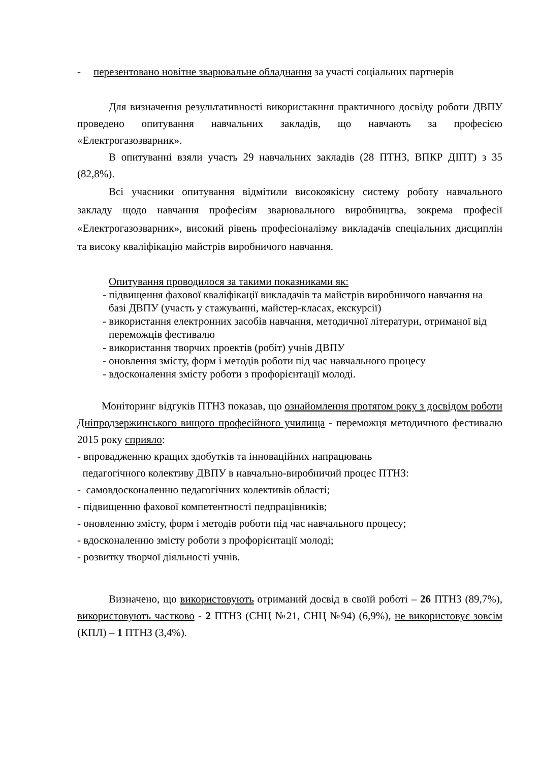- перезентовано новітне зварювальне обладнання за участі соціальних партнерів
Для визначення результативності використакння практичного досвіду роботи ДВПУ проведено опитування навчальних закладів, що навчають за професією «Електрогазозварник».
В опитуванні взяли участь 29 навчальних закладів (28 ПТНЗ, ВПКР ДІПТ) з 35 (82,8%).
Всі учасники опитування відмітили високоякісну систему роботу навчального закладу щодо навчання професіям зварювального виробництва, зокрема професії «Електрогазозварник», високий рівень професіоналізму викладачів спеціальних дисциплін та високу кваліфікацію майстрів виробничого навчання.
Опитування проводилося за такими показниками як:
- підвищення фахової кваліфікації викладачів та майстрів виробничого навчання на базі ДВПУ (участь у стажуванні, майстер-класах, екскурсії)
- використання електронних засобів навчання, методичної літератури, отриманої від переможців фестивалю
- використання творчих проектів (робіт) учнів ДВПУ
- оновлення змісту, форм і методів роботи під час навчального процесу
- вдосконалення змісту роботи з профорієнтації молоді.
Моніторинг відгуків ПТНЗ показав, що ознайомлення протягом року з досвідом роботи Дніпродзержинського вищого професійного училища - переможця методичного фестивалю 2015 року сприяло:
- впровадженню кращих здобутків та інноваційних напрацювань
педагогічного колективу ДВПУ в навчально-виробничий процес ПТНЗ:
- самовдосконаленню педагогічних колективів області;
- підвищенню фахової компетентності педпрацівників;
- оновленню змісту, форм і методів роботи під час навчального процесу;
- вдосконаленню змісту роботи з профорієнтації молоді;
- розвитку творчої діяльності учнів.
Визначено, що використовують отриманий досвід в своїй роботі – 26 ПТНЗ (89,7%), використовують частково - 2 ПТНЗ (СНЦ №21, СНЦ №94) (6,9%), не використовує зовсім (КПЛ) – 1 ПТНЗ (3,4%).